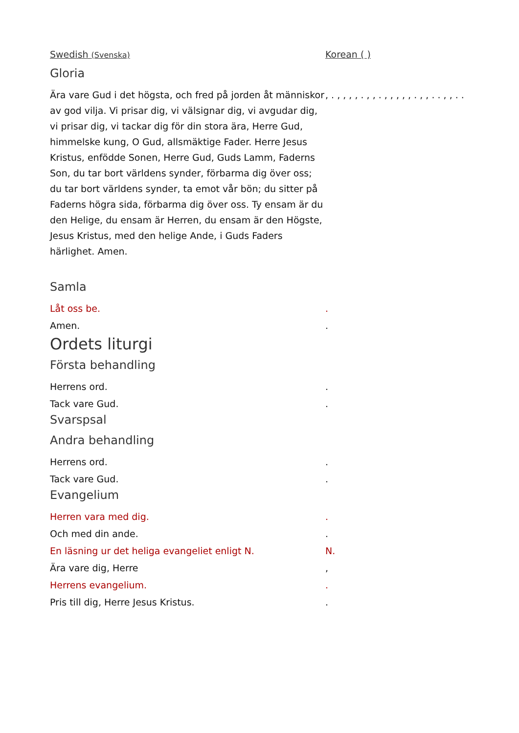Swedish (Svenska)
Korean ( )
Gloria
Ära vare Gud i det högsta, och fred på jorden åt människor av god vilja. Vi prisar dig, vi välsignar dig, vi avgudar dig, vi prisar dig, vi tackar dig för din stora ära, Herre Gud, himmelske kung, O Gud, allsmäktige Fader. Herre Jesus Kristus, enfödde Sonen, Herre Gud, Guds Lamm, Faderns Son, du tar bort världens synder, förbarma dig över oss; du tar bort världens synder, ta emot vår bön; du sitter på Faderns högra sida, förbarma dig över oss. Ty ensam är du den Helige, du ensam är Herren, du ensam är den Högste, Jesus Kristus, med den helige Ande, i Guds Faders härlighet. Amen.
, . , , , , . , , . , , , , , . , , . . , , . .
Samla
Låt oss be.
Amen.
.
.
Ordets liturgi
Första behandling
Herrens ord.
Tack vare Gud.
.
.
Svarspsal
Andra behandling
Herrens ord.
Tack vare Gud.
.
.
Evangelium
Herren vara med dig.
Och med din ande.
En läsning ur det heliga evangeliet enligt N.
Ära vare dig, Herre
Herrens evangelium.
Pris till dig, Herre Jesus Kristus.
.
.
N.
,
.
.